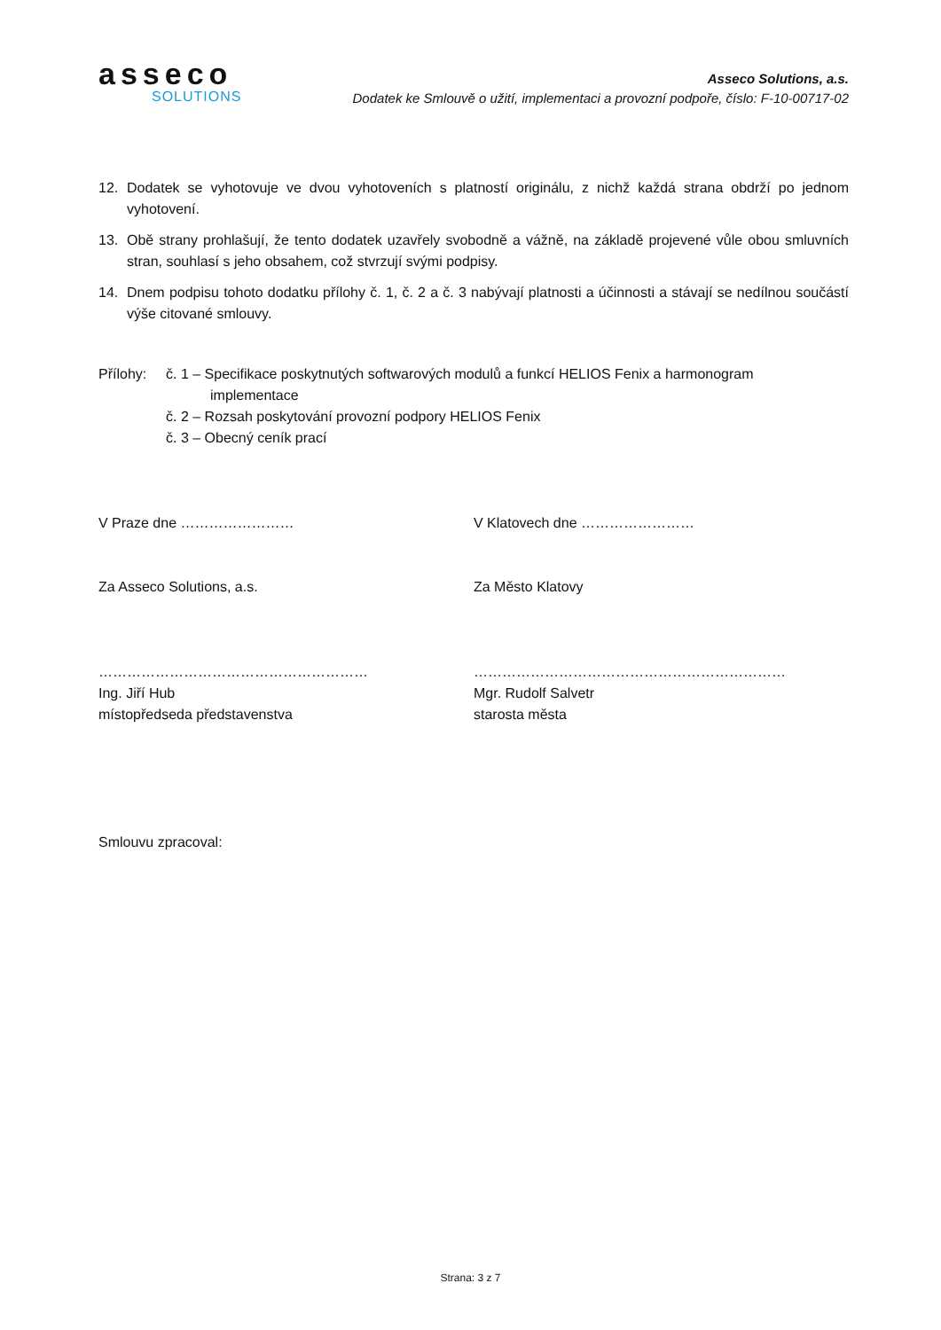asseco
SOLUTIONS
Asseco Solutions, a.s.
Dodatek ke Smlouvě o užití, implementaci a provozní podpoře, číslo: F-10-00717-02
12. Dodatek se vyhotovuje ve dvou vyhotoveních s platností originálu, z nichž každá strana obdrží po jednom vyhotovení.
13. Obě strany prohlašují, že tento dodatek uzavřely svobodně a vážně, na základě projevené vůle obou smluvních stran, souhlasí s jeho obsahem, což stvrzují svými podpisy.
14. Dnem podpisu tohoto dodatku přílohy č. 1, č. 2 a č. 3 nabývají platnosti a účinnosti a stávají se nedílnou součástí výše citované smlouvy.
Přílohy:
č. 1 – Specifikace poskytnutých softwarových modulů a funkcí HELIOS Fenix a harmonogram
implementace
č. 2 – Rozsah poskytování provozní podpory HELIOS Fenix
č. 3 – Obecný ceník prací
V Praze dne …………………… V Klatovech dne ……………………
Za Asseco Solutions, a.s. Za Město Klatovy
…………………………………………………
Ing. Jiří Hub
místopředseda představenstva
…………………………………………………………
Mgr. Rudolf Salvetr
starosta města
Smlouvu zpracoval:
Strana: 3 z 7